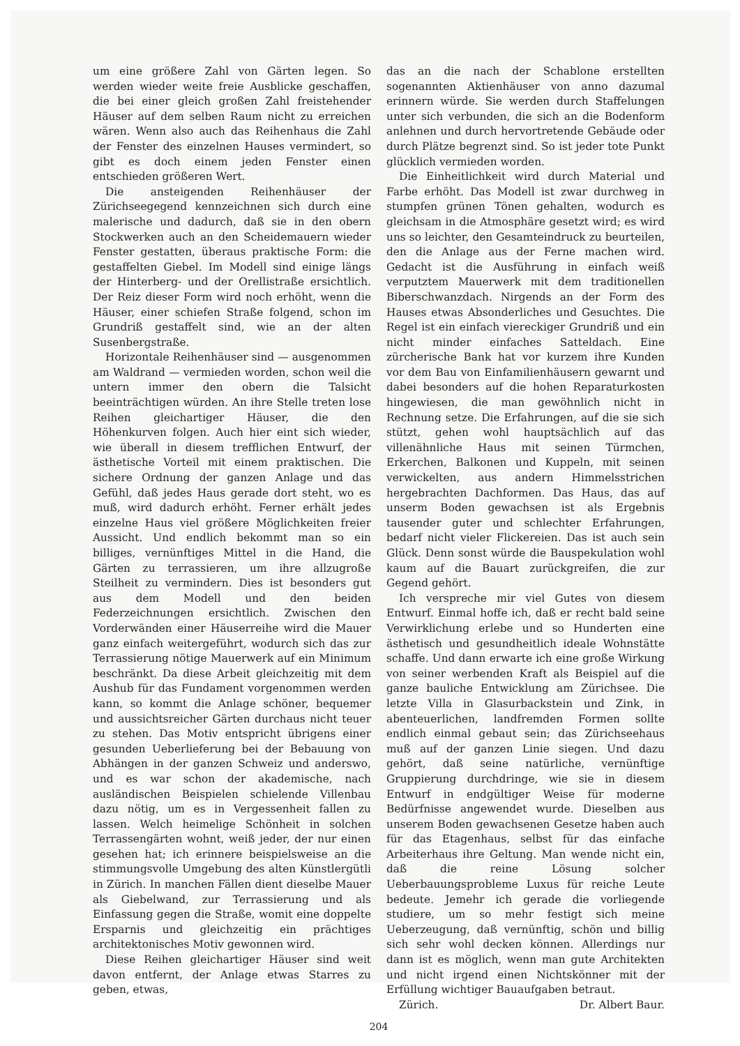um eine größere Zahl von Gärten legen. So werden wieder weite freie Ausblicke geschaffen, die bei einer gleich großen Zahl freistehender Häuser auf dem selben Raum nicht zu erreichen wären. Wenn also auch das Reihenhaus die Zahl der Fenster des einzelnen Hauses vermindert, so gibt es doch einem jeden Fenster einen entschieden größeren Wert.
Die ansteigenden Reihenhäuser der Zürichseegegend kennzeichnen sich durch eine malerische und dadurch, daß sie in den obern Stockwerken auch an den Scheidemauern wieder Fenster gestatten, überaus praktische Form: die gestaffelten Giebel. Im Modell sind einige längs der Hinterberg- und der Orellistraße ersichtlich. Der Reiz dieser Form wird noch erhöht, wenn die Häuser, einer schiefen Straße folgend, schon im Grundriß gestaffelt sind, wie an der alten Susenbergstraße.
Horizontale Reihenhäuser sind — ausgenommen am Waldrand — vermieden worden, schon weil die untern immer den obern die Talsicht beeinträchtigen würden. An ihre Stelle treten lose Reihen gleichartiger Häuser, die den Höhenkurven folgen. Auch hier eint sich wieder, wie überall in diesem trefflichen Entwurf, der ästhetische Vorteil mit einem praktischen. Die sichere Ordnung der ganzen Anlage und das Gefühl, daß jedes Haus gerade dort steht, wo es muß, wird dadurch erhöht. Ferner erhält jedes einzelne Haus viel größere Möglichkeiten freier Aussicht. Und endlich bekommt man so ein billiges, vernünftiges Mittel in die Hand, die Gärten zu terrassieren, um ihre allzugroße Steilheit zu vermindern. Dies ist besonders gut aus dem Modell und den beiden Federzeichnungen ersichtlich. Zwischen den Vorderwänden einer Häuserreihe wird die Mauer ganz einfach weitergeführt, wodurch sich das zur Terrassierung nötige Mauerwerk auf ein Minimum beschränkt. Da diese Arbeit gleichzeitig mit dem Aushub für das Fundament vorgenommen werden kann, so kommt die Anlage schöner, bequemer und aussichtsreicher Gärten durchaus nicht teuer zu stehen. Das Motiv entspricht übrigens einer gesunden Ueberlieferung bei der Bebauung von Abhängen in der ganzen Schweiz und anderswo, und es war schon der akademische, nach ausländischen Beispielen schielende Villenbau dazu nötig, um es in Vergessenheit fallen zu lassen. Welch heimelige Schönheit in solchen Terrassengärten wohnt, weiß jeder, der nur einen gesehen hat; ich erinnere beispielsweise an die stimmungsvolle Umgebung des alten Künstlergütli in Zürich. In manchen Fällen dient dieselbe Mauer als Giebelwand, zur Terrassierung und als Einfassung gegen die Straße, womit eine doppelte Ersparnis und gleichzeitig ein prächtiges architektonisches Motiv gewonnen wird.
Diese Reihen gleichartiger Häuser sind weit davon entfernt, der Anlage etwas Starres zu geben, etwas,
das an die nach der Schablone erstellten sogenannten Aktienhäuser von anno dazumal erinnern würde. Sie werden durch Staffelungen unter sich verbunden, die sich an die Bodenform anlehnen und durch hervortretende Gebäude oder durch Plätze begrenzt sind. So ist jeder tote Punkt glücklich vermieden worden.
Die Einheitlichkeit wird durch Material und Farbe erhöht. Das Modell ist zwar durchweg in stumpfen grünen Tönen gehalten, wodurch es gleichsam in die Atmosphäre gesetzt wird; es wird uns so leichter, den Gesamteindruck zu beurteilen, den die Anlage aus der Ferne machen wird. Gedacht ist die Ausführung in einfach weiß verputztem Mauerwerk mit dem traditionellen Biberschwanzdach. Nirgends an der Form des Hauses etwas Absonderliches und Gesuchtes. Die Regel ist ein einfach viereckiger Grundriß und ein nicht minder einfaches Satteldach. Eine zürcherische Bank hat vor kurzem ihre Kunden vor dem Bau von Einfamilienhäusern gewarnt und dabei besonders auf die hohen Reparaturkosten hingewiesen, die man gewöhnlich nicht in Rechnung setze. Die Erfahrungen, auf die sie sich stützt, gehen wohl hauptsächlich auf das villenähnliche Haus mit seinen Türmchen, Erkerchen, Balkonen und Kuppeln, mit seinen verwickelten, aus andern Himmelsstrichen hergebrachten Dachformen. Das Haus, das auf unserm Boden gewachsen ist als Ergebnis tausender guter und schlechter Erfahrungen, bedarf nicht vieler Flickereien. Das ist auch sein Glück. Denn sonst würde die Bauspekulation wohl kaum auf die Bauart zurückgreifen, die zur Gegend gehört.
Ich verspreche mir viel Gutes von diesem Entwurf. Einmal hoffe ich, daß er recht bald seine Verwirklichung erlebe und so Hunderten eine ästhetisch und gesundheitlich ideale Wohnstätte schaffe. Und dann erwarte ich eine große Wirkung von seiner werbenden Kraft als Beispiel auf die ganze bauliche Entwicklung am Zürichsee. Die letzte Villa in Glasurbackstein und Zink, in abenteuerlichen, landfremden Formen sollte endlich einmal gebaut sein; das Zürichseehaus muß auf der ganzen Linie siegen. Und dazu gehört, daß seine natürliche, vernünftige Gruppierung durchdringe, wie sie in diesem Entwurf in endgültiger Weise für moderne Bedürfnisse angewendet wurde. Dieselben aus unserem Boden gewachsenen Gesetze haben auch für das Etagenhaus, selbst für das einfache Arbeiterhaus ihre Geltung. Man wende nicht ein, daß die reine Lösung solcher Ueberbauungsprobleme Luxus für reiche Leute bedeute. Jemehr ich gerade die vorliegende studiere, um so mehr festigt sich meine Ueberzeugung, daß vernünftig, schön und billig sich sehr wohl decken können. Allerdings nur dann ist es möglich, wenn man gute Architekten und nicht irgend einen Nichtskönner mit der Erfüllung wichtiger Bauaufgaben betraut.
Zürich. Dr. Albert Baur.
204